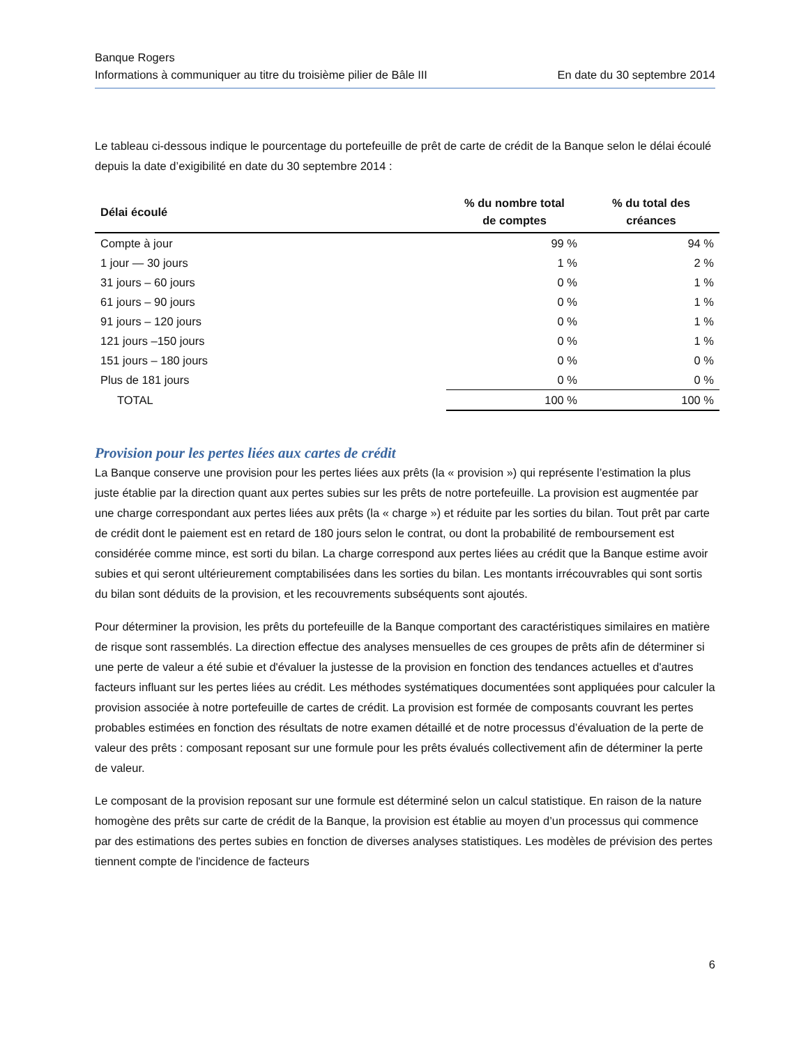Banque Rogers
Informations à communiquer au titre du troisième pilier de Bâle III En date du 30 septembre 2014
Le tableau ci-dessous indique le pourcentage du portefeuille de prêt de carte de crédit de la Banque selon le délai écoulé depuis la date d’exigibilité en date du 30 septembre 2014 :
| Délai écoulé | % du nombre total de comptes | % du total des créances |
| --- | --- | --- |
| Compte à jour | 99 % | 94 % |
| 1 jour — 30 jours | 1 % | 2 % |
| 31 jours – 60 jours | 0 % | 1 % |
| 61 jours – 90 jours | 0 % | 1 % |
| 91 jours – 120 jours | 0 % | 1 % |
| 121 jours –150 jours | 0 % | 1 % |
| 151 jours – 180 jours | 0 % | 0 % |
| Plus de 181 jours | 0 % | 0 % |
| TOTAL | 100 % | 100 % |
Provision pour les pertes liées aux cartes de crédit
La Banque conserve une provision pour les pertes liées aux prêts (la « provision ») qui représente l’estimation la plus juste établie par la direction quant aux pertes subies sur les prêts de notre portefeuille. La provision est augmentée par une charge correspondant aux pertes liées aux prêts (la « charge ») et réduite par les sorties du bilan. Tout prêt par carte de crédit dont le paiement est en retard de 180 jours selon le contrat, ou dont la probabilité de remboursement est considérée comme mince, est sorti du bilan. La charge correspond aux pertes liées au crédit que la Banque estime avoir subies et qui seront ultérieurement comptabilisées dans les sorties du bilan. Les montants irrécouvrables qui sont sortis du bilan sont déduits de la provision, et les recouvrements subséquents sont ajoutés.
Pour déterminer la provision, les prêts du portefeuille de la Banque comportant des caractéristiques similaires en matière de risque sont rassemblés. La direction effectue des analyses mensuelles de ces groupes de prêts afin de déterminer si une perte de valeur a été subie et d'évaluer la justesse de la provision en fonction des tendances actuelles et d'autres facteurs influant sur les pertes liées au crédit. Les méthodes systématiques documentées sont appliquées pour calculer la provision associée à notre portefeuille de cartes de crédit. La provision est formée de composants couvrant les pertes probables estimées en fonction des résultats de notre examen détaillé et de notre processus d’évaluation de la perte de valeur des prêts : composant reposant sur une formule pour les prêts évalués collectivement afin de déterminer la perte de valeur.
Le composant de la provision reposant sur une formule est déterminé selon un calcul statistique. En raison de la nature homogène des prêts sur carte de crédit de la Banque, la provision est établie au moyen d’un processus qui commence par des estimations des pertes subies en fonction de diverses analyses statistiques. Les modèles de prévision des pertes tiennent compte de l'incidence de facteurs
6